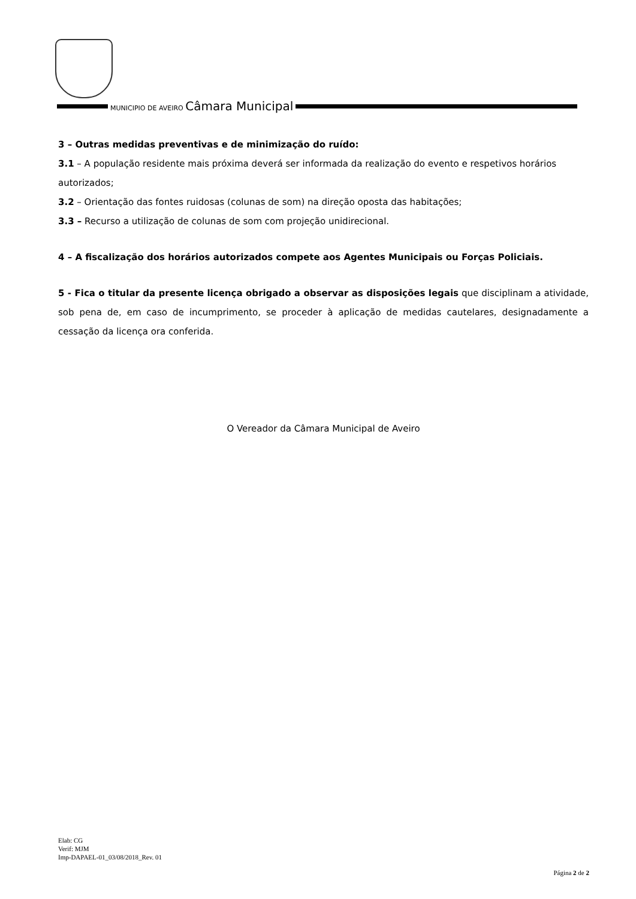MUNICIPIO DE AVEIRO Câmara Municipal
3 – Outras medidas preventivas e de minimização do ruído:
3.1 – A população residente mais próxima deverá ser informada da realização do evento e respetivos horários autorizados;
3.2 – Orientação das fontes ruidosas (colunas de som) na direção oposta das habitações;
3.3 – Recurso a utilização de colunas de som com projeção unidirecional.
4 – A fiscalização dos horários autorizados compete aos Agentes Municipais ou Forças Policiais.
5 - Fica o titular da presente licença obrigado a observar as disposições legais que disciplinam a atividade, sob pena de, em caso de incumprimento, se proceder à aplicação de medidas cautelares, designadamente a cessação da licença ora conferida.
O Vereador da Câmara Municipal de Aveiro
Elab: CG
Verif: MJM
Imp-DAPAEL-01_03/08/2018_Rev. 01
Página 2 de 2